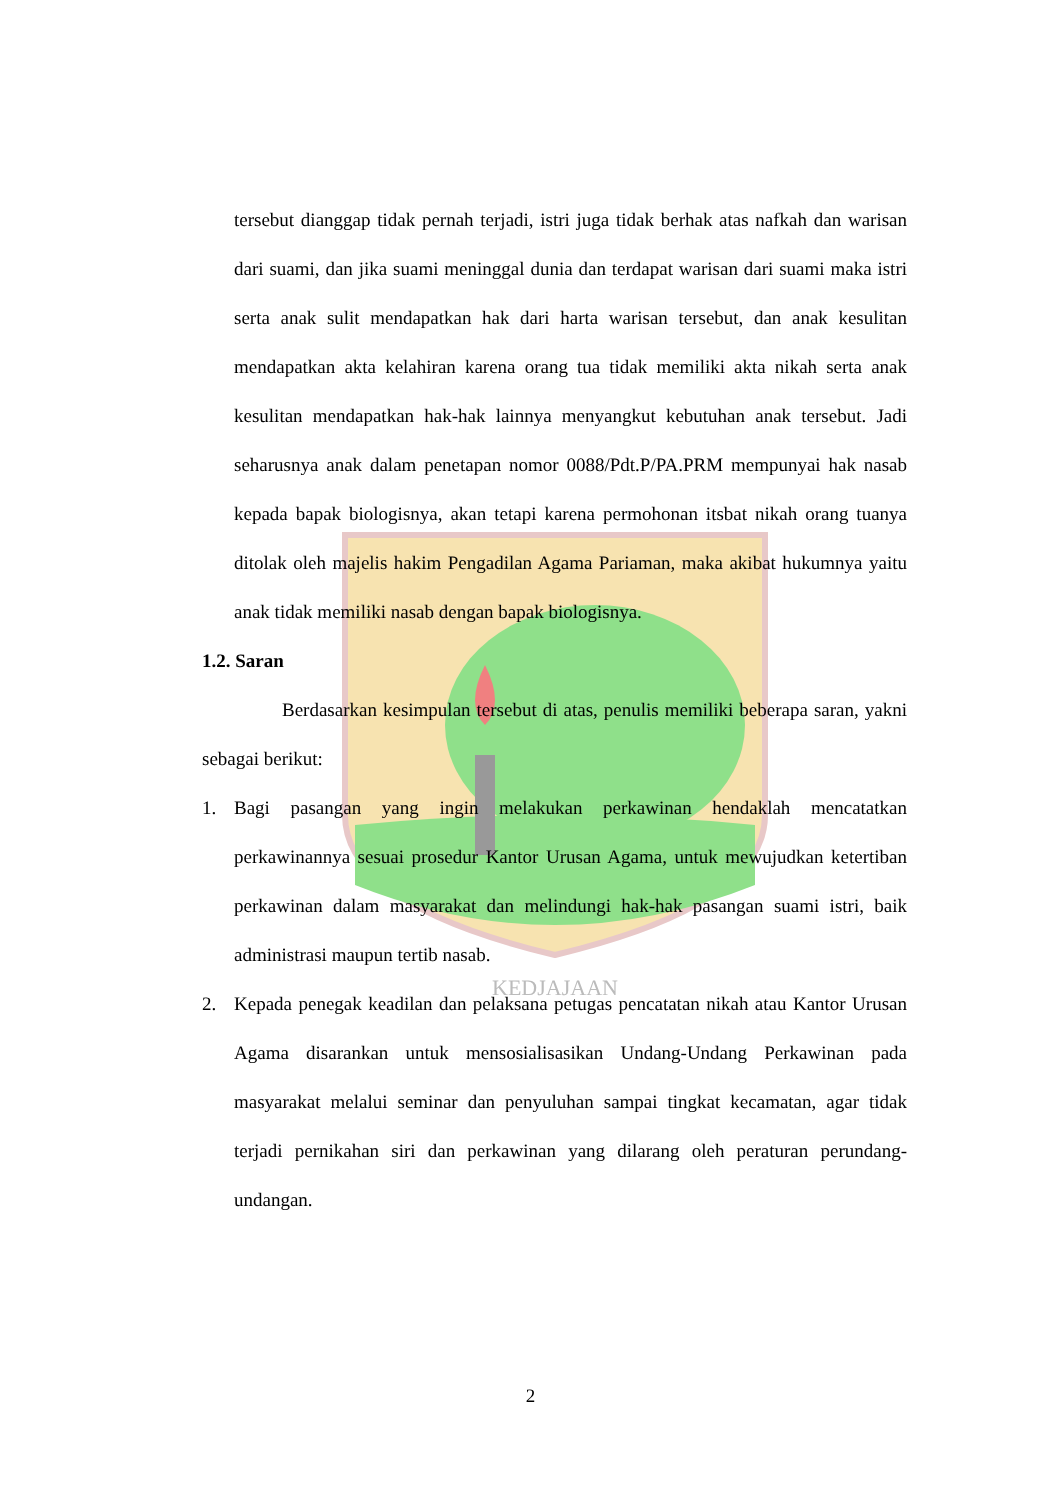KEDJAJAAN
tersebut dianggap tidak pernah terjadi, istri juga tidak berhak atas nafkah dan warisan dari suami, dan jika suami meninggal dunia dan terdapat warisan dari suami maka istri serta anak sulit mendapatkan hak dari harta warisan tersebut, dan anak kesulitan mendapatkan akta kelahiran karena orang tua tidak memiliki akta nikah serta anak kesulitan mendapatkan hak-hak lainnya menyangkut kebutuhan anak tersebut. Jadi seharusnya anak dalam penetapan nomor 0088/Pdt.P/PA.PRM mempunyai hak nasab kepada bapak biologisnya, akan tetapi karena permohonan itsbat nikah orang tuanya ditolak oleh majelis hakim Pengadilan Agama Pariaman, maka akibat hukumnya yaitu anak tidak memiliki nasab dengan bapak biologisnya.
1.2. Saran
Berdasarkan kesimpulan tersebut di atas, penulis memiliki beberapa saran, yakni sebagai berikut:
1. Bagi pasangan yang ingin melakukan perkawinan hendaklah mencatatkan perkawinannya sesuai prosedur Kantor Urusan Agama, untuk mewujudkan ketertiban perkawinan dalam masyarakat dan melindungi hak-hak pasangan suami istri, baik administrasi maupun tertib nasab.
2. Kepada penegak keadilan dan pelaksana petugas pencatatan nikah atau Kantor Urusan Agama disarankan untuk mensosialisasikan Undang-Undang Perkawinan pada masyarakat melalui seminar dan penyuluhan sampai tingkat kecamatan, agar tidak terjadi pernikahan siri dan perkawinan yang dilarang oleh peraturan perundang-undangan.
2